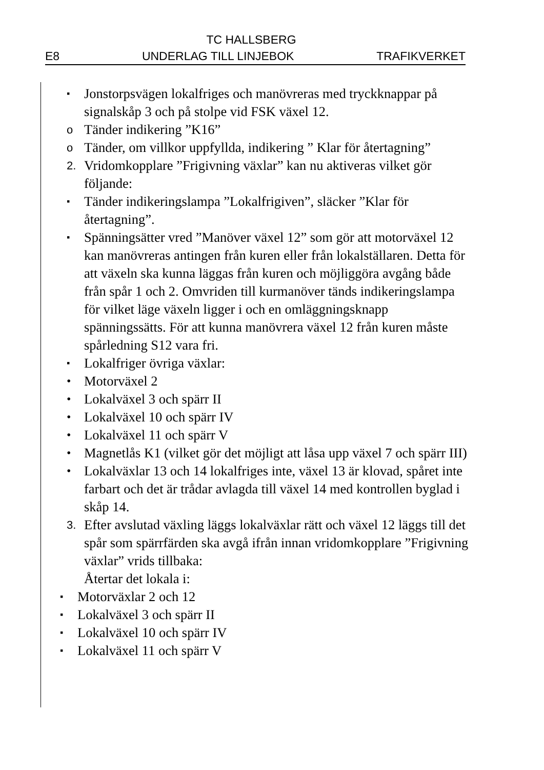TC HALLSBERG
E8 UNDERLAG TILL LINJEBOK TRAFIKVERKET
▪ Jonstorpsvägen lokalfriges och manövreras med tryckknappar på signalskåp 3 och på stolpe vid FSK växel 12.
o Tänder indikering ”K16”
o Tänder, om villkor uppfyllda, indikering ” Klar för återtagning”
2. Vridomkopplare ”Frigivning växlar” kan nu aktiveras vilket gör följande:
▪ Tänder indikeringslampa ”Lokalfrigiven”, släcker ”Klar för återtagning”.
▪ Spänningsätter vred ”Manöver växel 12” som gör att motorväxel 12 kan manövreras antingen från kuren eller från lokalställaren. Detta för att växeln ska kunna läggas från kuren och möjliggöra avgång både från spår 1 och 2. Omvriden till kurmanöver tänds indikeringslampa för vilket läge växeln ligger i och en omläggningsknapp spänningssätts. För att kunna manövrera växel 12 från kuren måste spårledning S12 vara fri.
▪ Lokalfriger övriga växlar:
• Motorväxel 2
• Lokalväxel 3 och spärr II
• Lokalväxel 10 och spärr IV
• Lokalväxel 11 och spärr V
• Magnetlås K1 (vilket gör det möjligt att låsa upp växel 7 och spärr III)
• Lokalväxlar 13 och 14 lokalfriges inte, växel 13 är klovad, spåret inte farbart och det är trådar avlagda till växel 14 med kontrollen byglad i skåp 14.
3. Efter avslutad växling läggs lokalväxlar rätt och växel 12 läggs till det spår som spärrfärden ska avgå ifrån innan vridomkopplare ”Frigivning växlar” vrids tillbaka:
Återtar det lokala i:
▪ Motorväxlar 2 och 12
▪ Lokalväxel 3 och spärr II
▪ Lokalväxel 10 och spärr IV
▪ Lokalväxel 11 och spärr V